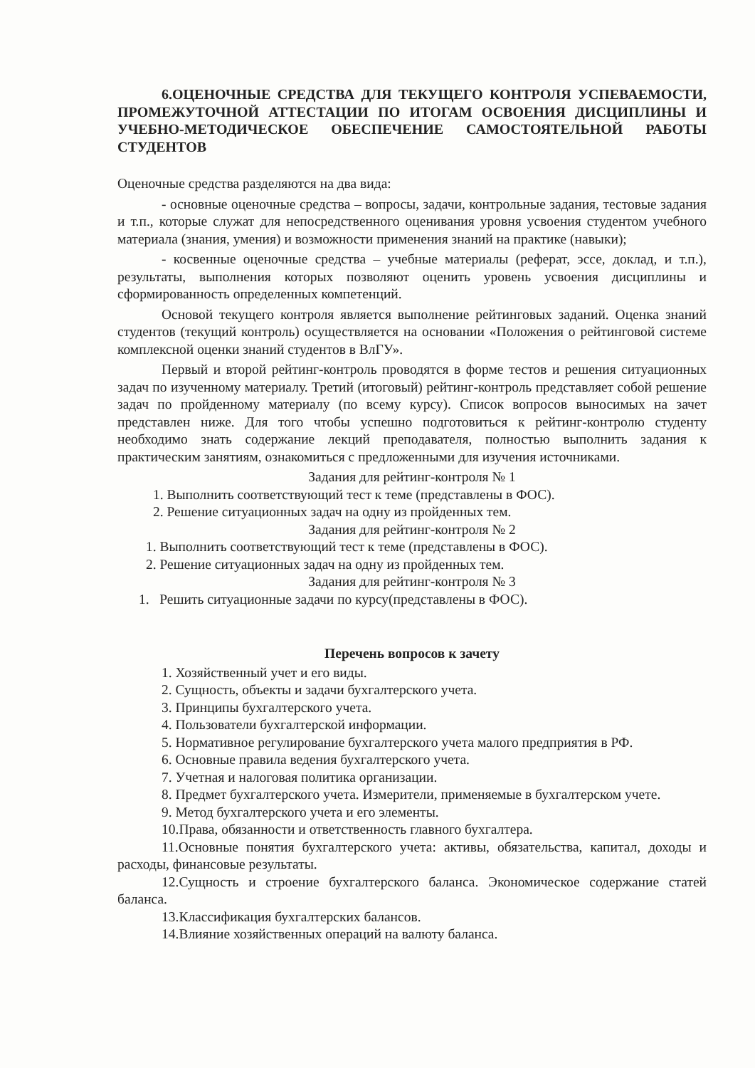6.ОЦЕНОЧНЫЕ СРЕДСТВА ДЛЯ ТЕКУЩЕГО КОНТРОЛЯ УСПЕВАЕМОСТИ, ПРОМЕЖУТОЧНОЙ АТТЕСТАЦИИ ПО ИТОГАМ ОСВОЕНИЯ ДИСЦИПЛИНЫ И УЧЕБНО-МЕТОДИЧЕСКОЕ ОБЕСПЕЧЕНИЕ САМОСТОЯТЕЛЬНОЙ РАБОТЫ СТУДЕНТОВ
Оценочные средства разделяются на два вида:
- основные оценочные средства – вопросы, задачи, контрольные задания, тестовые задания и т.п., которые служат для непосредственного оценивания уровня усвоения студентом учебного материала (знания, умения) и возможности применения знаний на практике (навыки);
- косвенные оценочные средства – учебные материалы (реферат, эссе, доклад, и т.п.), результаты, выполнения которых позволяют оценить уровень усвоения дисциплины и сформированность определенных компетенций.
Основой текущего контроля является выполнение рейтинговых заданий. Оценка знаний студентов (текущий контроль) осуществляется на основании «Положения о рейтинговой системе комплексной оценки знаний студентов в ВлГУ».
Первый и второй рейтинг-контроль проводятся в форме тестов и решения ситуационных задач по изученному материалу. Третий (итоговый) рейтинг-контроль представляет собой решение задач по пройденному материалу (по всему курсу). Список вопросов выносимых на зачет представлен ниже. Для того чтобы успешно подготовиться к рейтинг-контролю студенту необходимо знать содержание лекций преподавателя, полностью выполнить задания к практическим занятиям, ознакомиться с предложенными для изучения источниками.
Задания для рейтинг-контроля № 1
1. Выполнить соответствующий тест к теме (представлены в ФОС).
2. Решение ситуационных задач на одну из пройденных тем.
Задания для рейтинг-контроля № 2
1. Выполнить соответствующий тест к теме (представлены в ФОС).
2. Решение ситуационных задач на одну из пройденных тем.
Задания для рейтинг-контроля № 3
1. Решить ситуационные задачи по курсу(представлены в ФОС).
Перечень вопросов к зачету
1. Хозяйственный учет и его виды.
2. Сущность, объекты и задачи бухгалтерского учета.
3. Принципы бухгалтерского учета.
4. Пользователи бухгалтерской информации.
5. Нормативное регулирование бухгалтерского учета малого предприятия в РФ.
6. Основные правила ведения бухгалтерского учета.
7. Учетная и налоговая политика организации.
8. Предмет бухгалтерского учета. Измерители, применяемые в бухгалтерском учете.
9. Метод бухгалтерского учета и его элементы.
10.Права, обязанности и ответственность главного бухгалтера.
11.Основные понятия бухгалтерского учета: активы, обязательства, капитал, доходы и расходы, финансовые результаты.
12.Сущность и строение бухгалтерского баланса. Экономическое содержание статей баланса.
13.Классификация бухгалтерских балансов.
14.Влияние хозяйственных операций на валюту баланса.